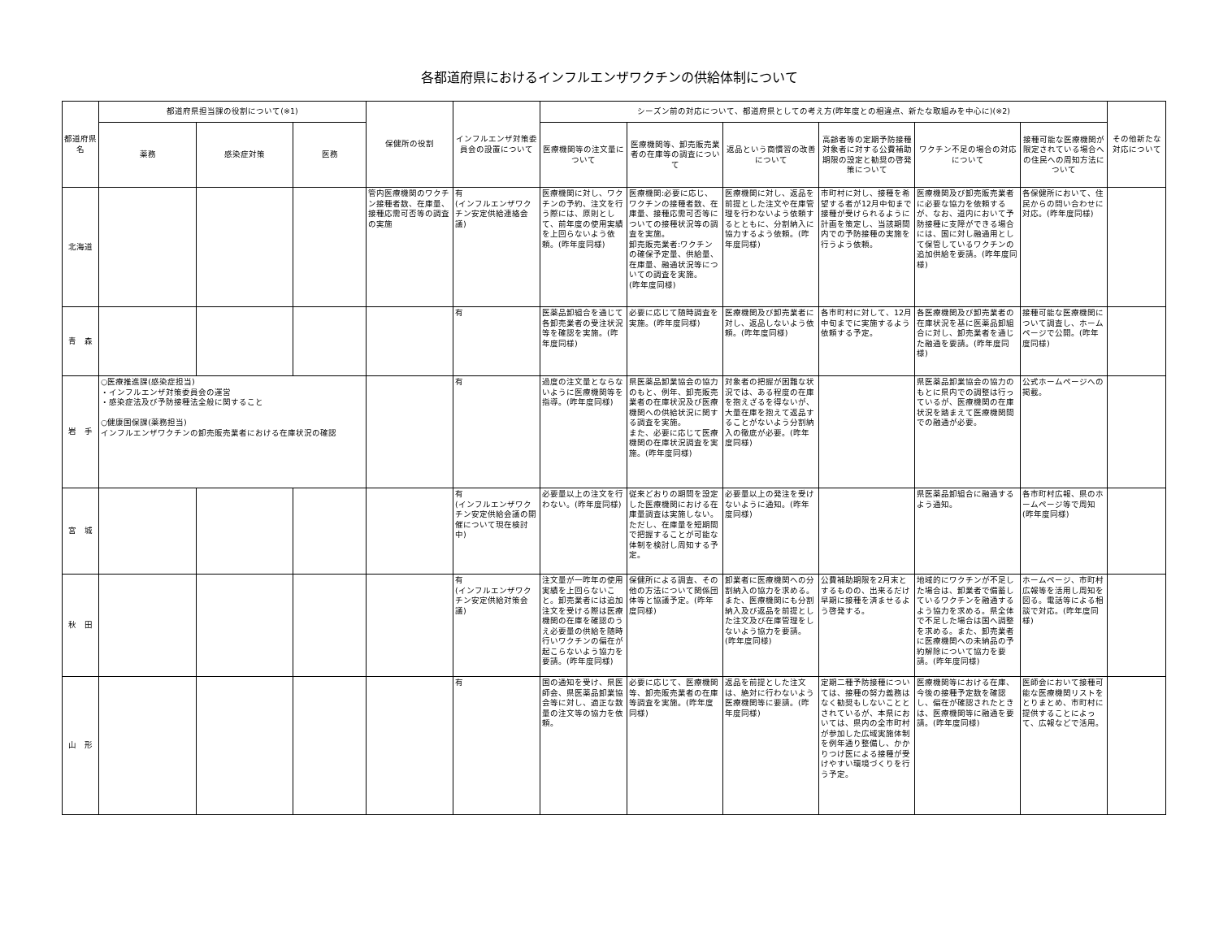各都道府県におけるインフルエンザワクチンの供給体制について
| 都道府県名 | 都道府県担当課の役割について(※1) | | | 保健所の役割 | インフルエンザ対策委員会の設置について | シーズン前の対応について、都道府県としての考え方(昨年度との相違点、新たな取組みを中心に)(※2) | | | | | | その他新たな対応について |
| --- | --- | --- | --- | --- | --- | --- | --- | --- | --- | --- | --- | --- |
| | 薬務 | 感染症対策 | 医務 | | | 医療機関等の注文量について | 医療機関等、卸売販売業者の在庫等の調査について | 返品という商慣習の改善について | 高齢者等の定期予防接種対象者に対する公費補助期限の設定と勧奨の啓発策について | ワクチン不足の場合の対応について | 接種可能な医療機関が限定されている場合への住民への周知方法について | |
| 北海道 | | | | 管内医療機関のワクチン接種者数、在庫量、接種応需可否等の調査の実施 | 有 (インフルエンザワクチン安定供給連絡会議) | 医療機関に対し、ワクチンの予約、注文を行う際には、原則として、前年度の使用実績を上回らないよう依頼。(昨年度同様) | 医療機関:必要に応じ、ワクチンの接種者数、在庫量、接種応需可否等についての接種状況等の調査を実施。 卸売販売業者:ワクチンの確保予定量、供給量、在庫量、融通状況等についての調査を実施。 (昨年度同様) | 医療機関に対し、返品を前提とした注文や在庫管理を行わないよう依頼するとともに、分割納入に協力するよう依頼。(昨年度同様) | 市町村に対し、接種を希望する者が12月中旬まで接種が受けられるように計画を策定し、当該期間内での予防接種の実施を行うよう依頼。 | 医療機関及び卸売販売業者に必要な協力を依頼するが、なお、道内において予防接種に支障ができる場合には、国に対し融通用として保管しているワクチンの追加供給を要請。(昨年度同様) | 各保健所において、住民からの問い合わせに対応。(昨年度同様) | |
| 青 森 | | | | | 有 | 医薬品卸組合を通じて各卸売業者の受注状況等を確認を実施。(昨年度同様) | 必要に応じて随時調査を実施。(昨年度同様) | 医療機関及び卸売業者に対し、返品しないよう依頼。(昨年度同様) | 各市町村に対して、12月中旬までに実施するよう依頼する予定。 | 各医療機関及び卸売業者の在庫状況を基に医薬品卸組合に対し、卸売業者を通じた融通を要請。(昨年度同様) | 接種可能な医療機関について調査し、ホームページで公開。(昨年度同様) | |
| 岩 手 | ○医療推進課(感染症担当) ・インフルエンザ対策委員会の運営 ・感染症法及び予防接種法全般に関すること ○健康国保課(薬務担当) インフルエンザワクチンの卸売販売業者における在庫状況の確認 | | | | 有 | 過度の注文量とならないように医療機関等を指導。(昨年度同様) | 県医薬品卸業協会の協力のもと、例年、卸売販売業者の在庫状況及び医療機関への供給状況に関する調査を実施。 また、必要に応じて医療機関の在庫状況調査を実施。(昨年度同様) | 対象者の把握が困難な状況では、ある程度の在庫を抱えざるを得ないが、大量在庫を抱えて返品することがないよう分割納入の徹底が必要。(昨年度同様) | | 県医薬品卸業協会の協力のもとに県内での調整は行っているが、医療機関の在庫状況を踏まえて医療機関間での融通が必要。 | 公式ホームページへの掲載。 | |
| 宮 城 | | | | | 有 (インフルエンザワクチン安定供給会議の開催について現在検討中) | 必要量以上の注文を行わない。(昨年度同様) | 従来どおりの期間を設定した医療機関における在庫量調査は実施しない。ただし、在庫量を短期間で把握することが可能な体制を検討し周知する予定。 | 必要量以上の発注を受けないように通知。(昨年度同様) | | 県医薬品卸組合に融通するよう通知。 | 各市町村広報、県のホームページ等で周知(昨年度同様) | |
| 秋 田 | | | | | 有 (インフルエンザワクチン安定供給対策会議) | 注文量が一昨年の使用実績を上回らないこと。卸売業者には追加注文を受ける際は医療機関の在庫を確認のうえ必要量の供給を随時行いワクチンの偏在が起こらないよう協力を要請。(昨年度同様) | 保健所による調査、その他の方法について関係団体等と協議予定。(昨年度同様) | 卸業者に医療機関への分割納入の協力を求める。また、医療機関にも分割納入及び返品を前提とした注文及び在庫管理をしないよう協力を要請。(昨年度同様) | 公費補助期限を2月末とするものの、出来るだけ早期に接種を済ませるよう啓発する。 | 地域的にワクチンが不足した場合は、卸業者で備蓄しているワクチンを融通するよう協力を求める。県全体で不足した場合は国へ調整を求める。また、卸売業者に医療機関への未納品の予約解除について協力を要請。(昨年度同様) | ホームページ、市町村広報等を活用し周知を図る。電話等による相談で対応。(昨年度同様) | |
| 山 形 | | | | | 有 | 国の通知を受け、県医師会、県医薬品卸業協会等に対し、適正な数量の注文等の協力を依頼。 | 必要に応じて、医療機関等、卸売販売業者の在庫等調査を実施。(昨年度同様) | 返品を前提とした注文は、絶対に行わないよう医療機関等に要請。(昨年度同様) | 定期二種予防接種については、接種の努力義務はなく勧奨もしないこととされているが、本県においては、県内の全市町村が参加した広域実施体制を例年通り整備し、かかりつけ医による接種が受けやすい環境づくりを行う予定。 | 医療機関等における在庫、今後の接種予定数を確認し、偏在が確認されたときは、医療機関等に融通を要請。(昨年度同様) | 医師会において接種可能な医療機関リストをとりまとめ、市町村に提供することによって、広報などで活用。 | |